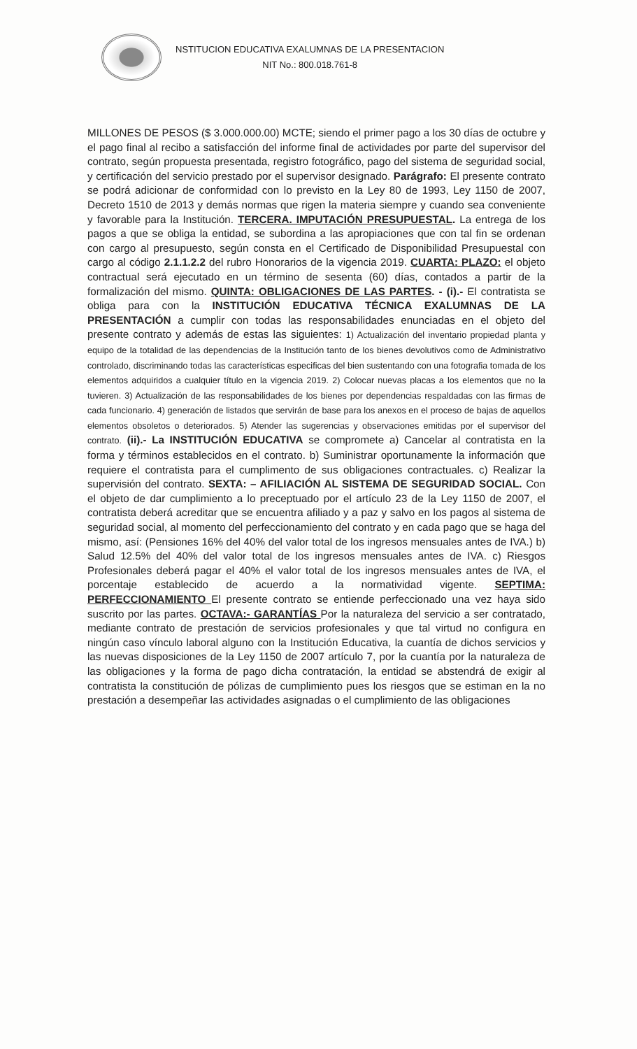NSTITUCION EDUCATIVA EXALUMNAS DE LA PRESENTACION
NIT No.: 800.018.761-8
MILLONES DE PESOS ($ 3.000.000.00) MCTE; siendo el primer pago a los 30 días de octubre y el pago final al recibo a satisfacción del informe final de actividades por parte del supervisor del contrato, según propuesta presentada, registro fotográfico, pago del sistema de seguridad social, y certificación del servicio prestado por el supervisor designado. Parágrafo: El presente contrato se podrá adicionar de conformidad con lo previsto en la Ley 80 de 1993, Ley 1150 de 2007, Decreto 1510 de 2013 y demás normas que rigen la materia siempre y cuando sea conveniente y favorable para la Institución. TERCERA. IMPUTACIÓN PRESUPUESTAL. La entrega de los pagos a que se obliga la entidad, se subordina a las apropiaciones que con tal fin se ordenan con cargo al presupuesto, según consta en el Certificado de Disponibilidad Presupuestal con cargo al código 2.1.1.2.2 del rubro Honorarios de la vigencia 2019. CUARTA: PLAZO: el objeto contractual será ejecutado en un término de sesenta (60) días, contados a partir de la formalización del mismo. QUINTA: OBLIGACIONES DE LAS PARTES. - (i).- El contratista se obliga para con la INSTITUCIÓN EDUCATIVA TÉCNICA EXALUMNAS DE LA PRESENTACIÓN a cumplir con todas las responsabilidades enunciadas en el objeto del presente contrato y además de estas las siguientes: 1) Actualización del inventario propiedad planta y equipo de la totalidad de las dependencias de la Institución tanto de los bienes devolutivos como de Administrativo controlado, discriminando todas las características especificas del bien sustentando con una fotografia tomada de los elementos adquiridos a cualquier título en la vigencia 2019. 2) Colocar nuevas placas a los elementos que no la tuvieren. 3) Actualización de las responsabilidades de los bienes por dependencias respaldadas con las firmas de cada funcionario. 4) generación de listados que servirán de base para los anexos en el proceso de bajas de aquellos elementos obsoletos o deteriorados. 5) Atender las sugerencias y observaciones emitidas por el supervisor del contrato. (ii).- La INSTITUCIÓN EDUCATIVA se compromete a) Cancelar al contratista en la forma y términos establecidos en el contrato. b) Suministrar oportunamente la información que requiere el contratista para el cumplimento de sus obligaciones contractuales. c) Realizar la supervisión del contrato. SEXTA: – AFILIACIÓN AL SISTEMA DE SEGURIDAD SOCIAL. Con el objeto de dar cumplimiento a lo preceptuado por el artículo 23 de la Ley 1150 de 2007, el contratista deberá acreditar que se encuentra afiliado y a paz y salvo en los pagos al sistema de seguridad social, al momento del perfeccionamiento del contrato y en cada pago que se haga del mismo, así: (Pensiones 16% del 40% del valor total de los ingresos mensuales antes de IVA.) b) Salud 12.5% del 40% del valor total de los ingresos mensuales antes de IVA. c) Riesgos Profesionales deberá pagar el 40% el valor total de los ingresos mensuales antes de IVA, el porcentaje establecido de acuerdo a la normatividad vigente. SEPTIMA: PERFECCIONAMIENTO El presente contrato se entiende perfeccionado una vez haya sido suscrito por las partes. OCTAVA:- GARANTÍAS Por la naturaleza del servicio a ser contratado, mediante contrato de prestación de servicios profesionales y que tal virtud no configura en ningún caso vínculo laboral alguno con la Institución Educativa, la cuantía de dichos servicios y las nuevas disposiciones de la Ley 1150 de 2007 artículo 7, por la cuantía por la naturaleza de las obligaciones y la forma de pago dicha contratación, la entidad se abstendrá de exigir al contratista la constitución de pólizas de cumplimiento pues los riesgos que se estiman en la no prestación a desempeñar las actividades asignadas o el cumplimiento de las obligaciones